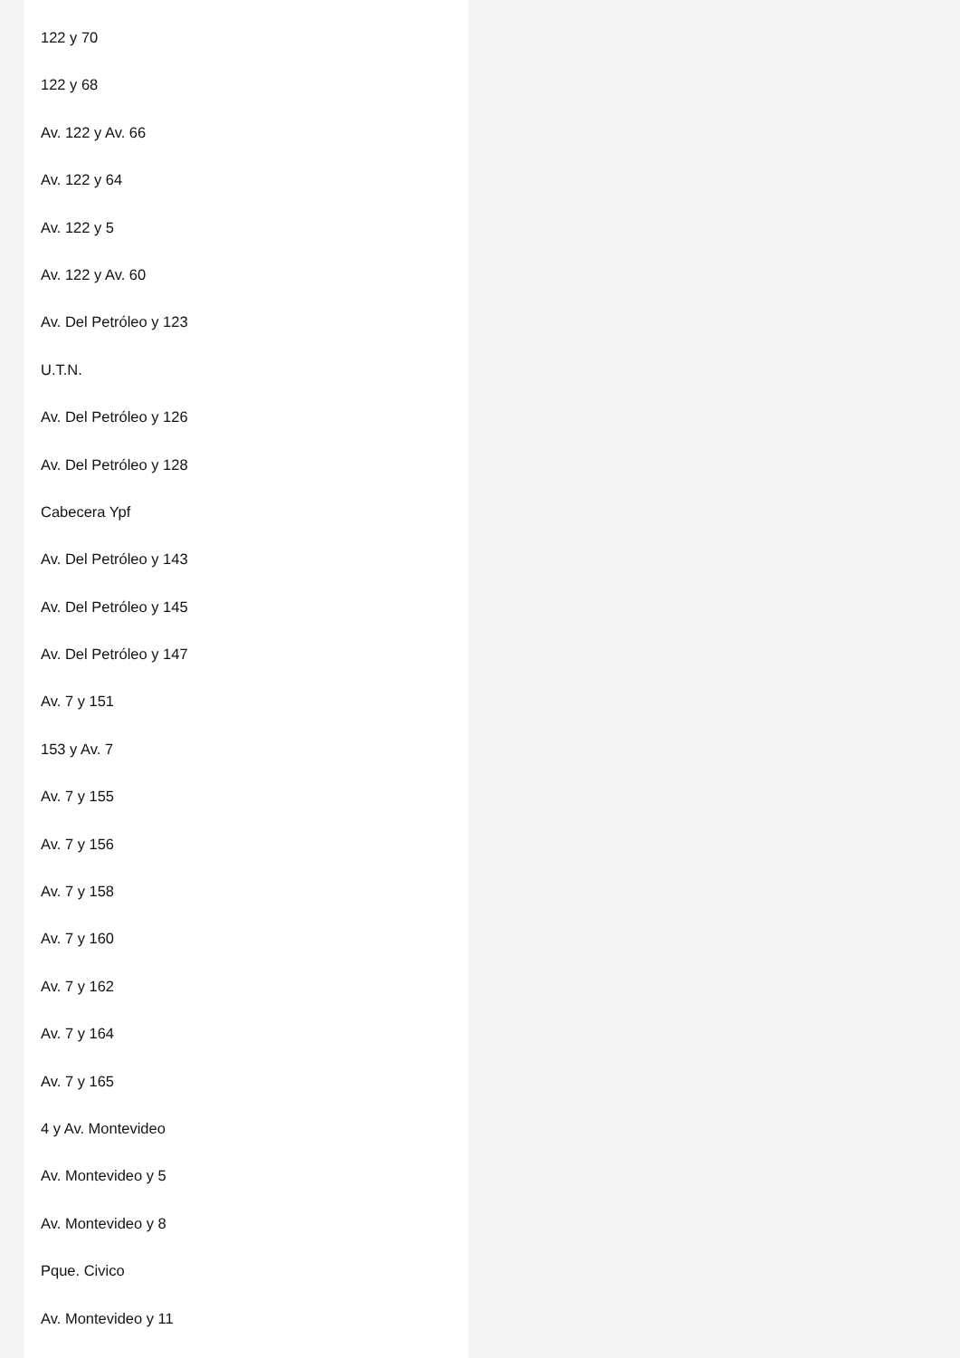122 y 70
122 y 68
Av. 122 y Av. 66
Av. 122 y 64
Av. 122 y 5
Av. 122 y Av. 60
Av. Del Petróleo y 123
U.T.N.
Av. Del Petróleo y 126
Av. Del Petróleo y 128
Cabecera Ypf
Av. Del Petróleo y 143
Av. Del Petróleo y 145
Av. Del Petróleo y 147
Av. 7 y 151
153 y Av. 7
Av. 7 y 155
Av. 7 y 156
Av. 7 y 158
Av. 7 y 160
Av. 7 y 162
Av. 7 y 164
Av. 7 y 165
4 y Av. Montevideo
Av. Montevideo y 5
Av. Montevideo y 8
Pque. Civico
Av. Montevideo y 11